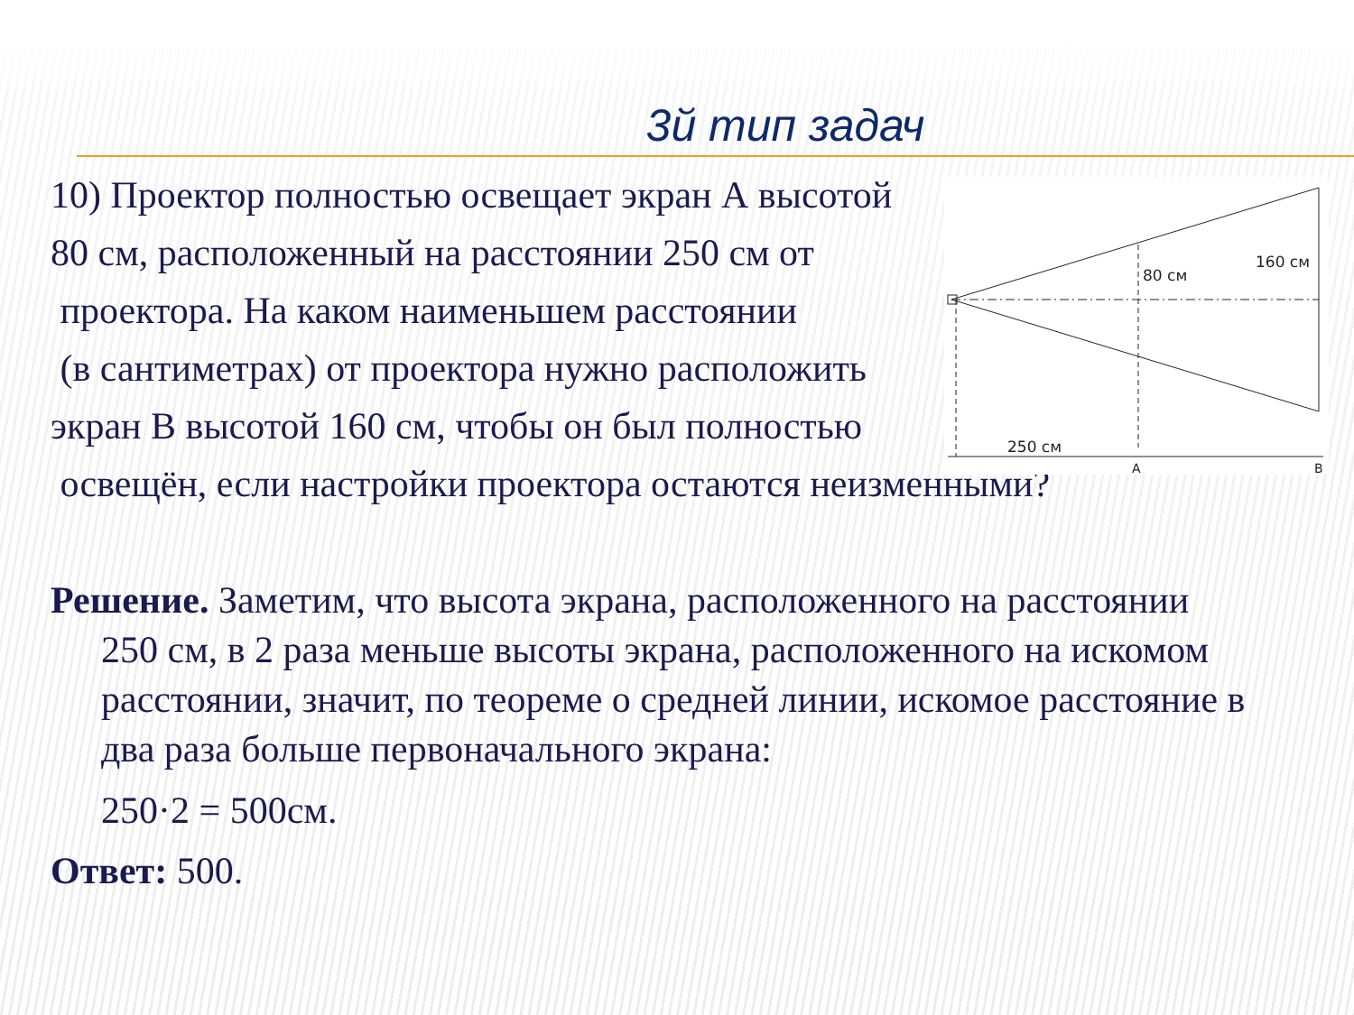3й тип задач
10) Проектор полностью освещает экран А высотой
80 см, расположенный на расстоянии 250 см от
проектора. На каком наименьшем расстоянии
(в сантиметрах) от проектора нужно расположить
экран В высотой 160 см, чтобы он был полностью
освещён, если настройки проектора остаются неизменными?
80 см
160 см
250 см
A
B
Решение. Заметим, что высота экрана, расположенного на расстоянии
250 см, в 2 раза меньше высоты экрана, расположенного на искомом расстоянии, значит, по теореме о средней линии, искомое расстояние в два раза больше первоначального экрана:
250·2 = 500см.
Ответ: 500.